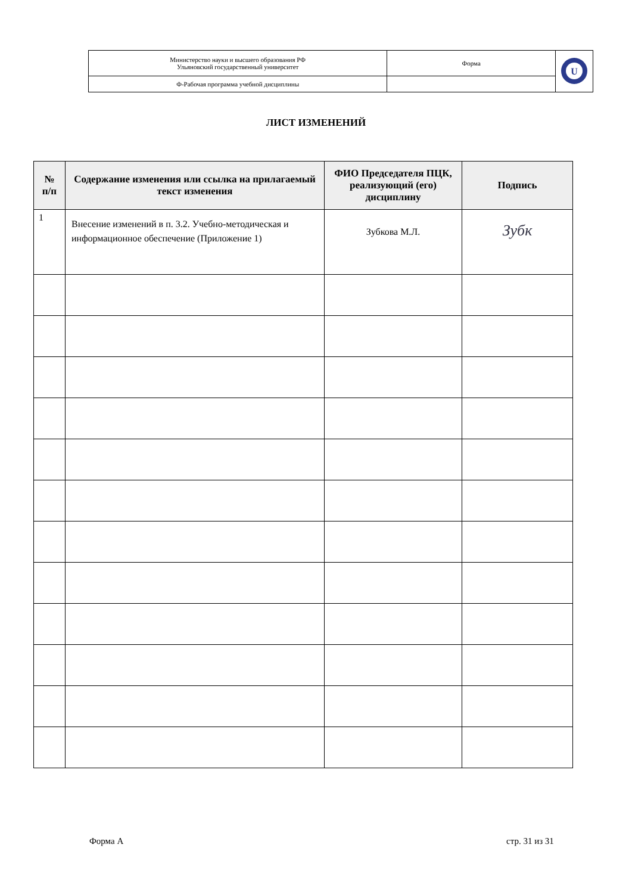| Министерство науки и высшего образования РФ Ульяновский государственный университет | Форма | U |
| Ф-Рабочая программа учебной дисциплины | | |
ЛИСТ ИЗМЕНЕНИЙ
| № п/п | Содержание изменения или ссылка на прилагаемый текст изменения | ФИО Председателя ПЦК, реализующий (его) дисциплину | Подпись |
| --- | --- | --- | --- |
| 1 | Внесение изменений в п. 3.2. Учебно-методическая и информационное обеспечение (Приложение 1) | Зубкова М.Л. | Зубк |
Форма А стр. 31 из 31